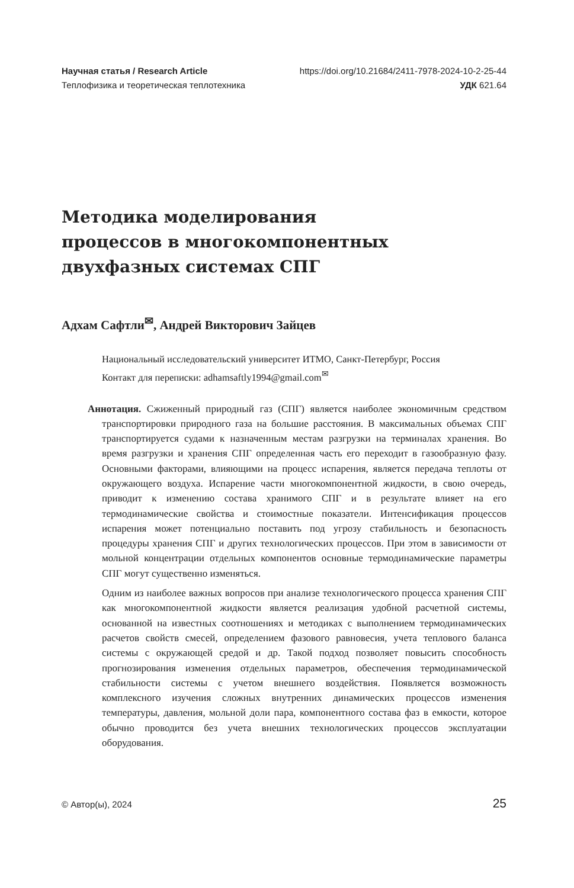Научная статья / Research Article https://doi.org/10.21684/2411-7978-2024-10-2-25-44
Теплофизика и теоретическая теплотехника УДК 621.64
Методика моделирования
процессов в многокомпонентных
двухфазных системах СПГ
Адхам Сафтли<sup>✉</sup>, Андрей Викторович Зайцев
Национальный исследовательский университет ИТМО, Санкт-Петербург, Россия
Контакт для переписки: adhamsaftly1994@gmail.com<sup>✉</sup>
Аннотация. Сжиженный природный газ (СПГ) является наиболее экономичным средством транспортировки природного газа на большие расстояния. В максимальных объемах СПГ транспортируется судами к назначенным местам разгрузки на терминалах хранения. Во время разгрузки и хранения СПГ определенная часть его переходит в газообразную фазу. Основными факторами, влияющими на процесс испарения, является передача теплоты от окружающего воздуха. Испарение части многокомпонентной жидкости, в свою очередь, приводит к изменению состава хранимого СПГ и в результате влияет на его термодинамические свойства и стоимостные показатели. Интенсификация процессов испарения может потенциально поставить под угрозу стабильность и безопасность процедуры хранения СПГ и других технологических процессов. При этом в зависимости от мольной концентрации отдельных компонентов основные термодинамические параметры СПГ могут существенно изменяться.
Одним из наиболее важных вопросов при анализе технологического процесса хранения СПГ как многокомпонентной жидкости является реализация удобной расчетной системы, основанной на известных соотношениях и методиках с выполнением термодинамических расчетов свойств смесей, определением фазового равновесия, учета теплового баланса системы с окружающей средой и др. Такой подход позволяет повысить способность прогнозирования изменения отдельных параметров, обеспечения термодинамической стабильности системы с учетом внешнего воздействия. Появляется возможность комплексного изучения сложных внутренних динамических процессов изменения температуры, давления, мольной доли пара, компонентного состава фаз в емкости, которое обычно проводится без учета внешних технологических процессов эксплуатации оборудования.
© Автор(ы), 2024 25